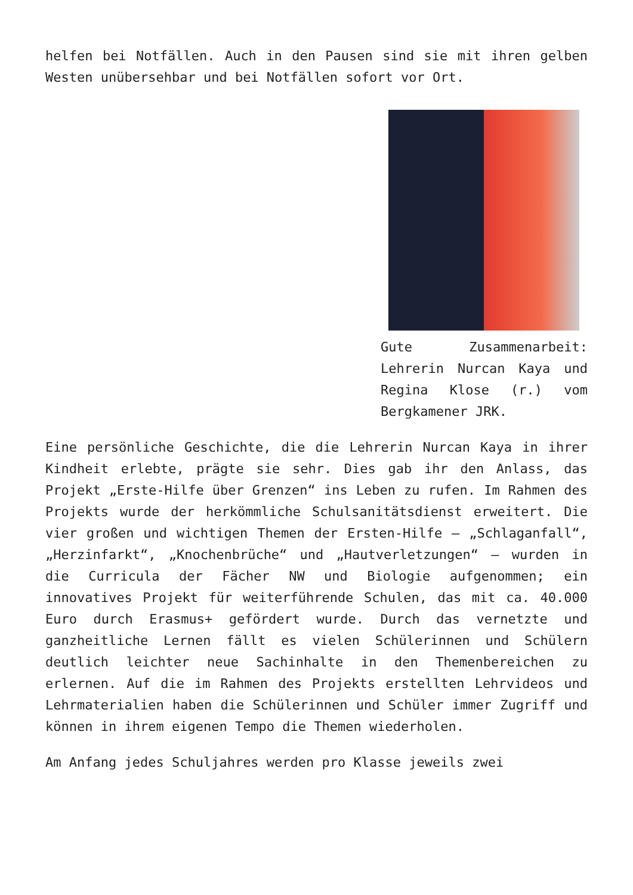helfen bei Notfällen. Auch in den Pausen sind sie mit ihren gelben Westen unübersehbar und bei Notfällen sofort vor Ort.
Gute Zusammenarbeit: Lehrerin Nurcan Kaya und Regina Klose (r.) vom Bergkamener JRK.
Eine persönliche Geschichte, die die Lehrerin Nurcan Kaya in ihrer Kindheit erlebte, prägte sie sehr. Dies gab ihr den Anlass, das Projekt „Erste-Hilfe über Grenzen“ ins Leben zu rufen. Im Rahmen des Projekts wurde der herkömmliche Schulsanitätsdienst erweitert. Die vier großen und wichtigen Themen der Ersten-Hilfe – „Schlaganfall“, „Herzinfarkt“, „Knochenbrüche“ und „Hautverletzungen“ – wurden in die Curricula der Fächer NW und Biologie aufgenommen; ein innovatives Projekt für weiterführende Schulen, das mit ca. 40.000 Euro durch Erasmus+ gefördert wurde. Durch das vernetzte und ganzheitliche Lernen fällt es vielen Schülerinnen und Schülern deutlich leichter neue Sachinhalte in den Themenbereichen zu erlernen. Auf die im Rahmen des Projekts erstellten Lehrvideos und Lehrmaterialien haben die Schülerinnen und Schüler immer Zugriff und können in ihrem eigenen Tempo die Themen wiederholen.
Am Anfang jedes Schuljahres werden pro Klasse jeweils zwei